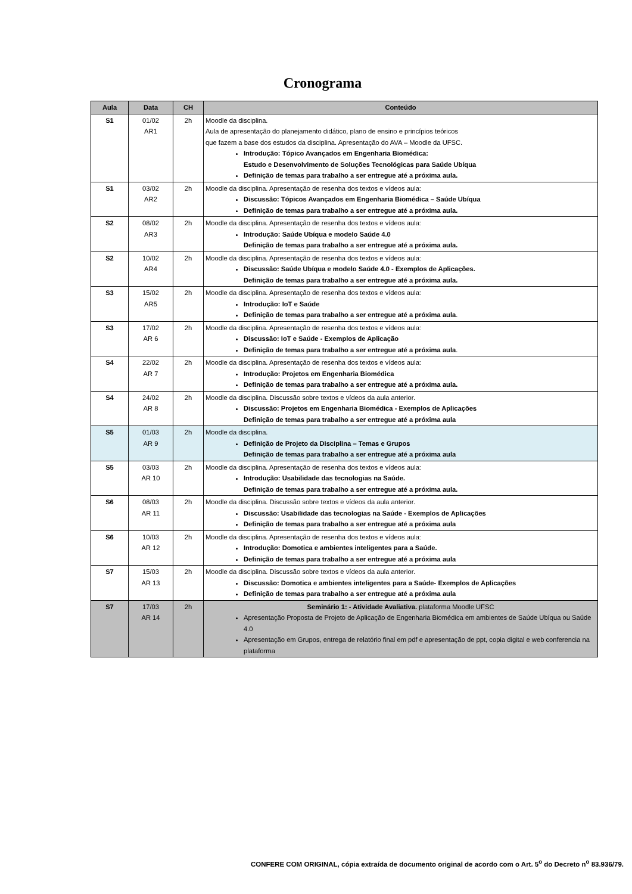Cronograma
| Aula | Data | CH | Conteúdo |
| --- | --- | --- | --- |
| S1 | 01/02 AR1 | 2h | Moodle da disciplina. Aula de apresentação do planejamento didático, plano de ensino e princípios teóricos que fazem a base dos estudos da disciplina. Apresentação do AVA – Moodle da UFSC. Introdução: Tópico Avançados em Engenharia Biomédica: Estudo e Desenvolvimento de Soluções Tecnológicas para Saúde Ubíqua Definição de temas para trabalho a ser entregue até a próxima aula. |
| S1 | 03/02 AR2 | 2h | Moodle da disciplina. Apresentação de resenha dos textos e vídeos aula: Discussão: Tópicos Avançados em Engenharia Biomédica – Saúde Ubíqua Definição de temas para trabalho a ser entregue até a próxima aula. |
| S2 | 08/02 AR3 | 2h | Moodle da disciplina. Apresentação de resenha dos textos e vídeos aula: Introdução: Saúde Ubíqua e modelo Saúde 4.0 Definição de temas para trabalho a ser entregue até a próxima aula. |
| S2 | 10/02 AR4 | 2h | Moodle da disciplina. Apresentação de resenha dos textos e vídeos aula: Discussão: Saúde Ubíqua e modelo Saúde 4.0 - Exemplos de Aplicações. Definição de temas para trabalho a ser entregue até a próxima aula. |
| S3 | 15/02 AR5 | 2h | Moodle da disciplina. Apresentação de resenha dos textos e vídeos aula: Introdução: IoT e Saúde Definição de temas para trabalho a ser entregue até a próxima aula . |
| S3 | 17/02 AR 6 | 2h | Moodle da disciplina. Apresentação de resenha dos textos e vídeos aula: Discussão: IoT e Saúde - Exemplos de Aplicação Definição de temas para trabalho a ser entregue até a próxima aula . |
| S4 | 22/02 AR 7 | 2h | Moodle da disciplina. Apresentação de resenha dos textos e vídeos aula: Introdução: Projetos em Engenharia Biomédica Definição de temas para trabalho a ser entregue até a próxima aula. |
| S4 | 24/02 AR 8 | 2h | Moodle da disciplina. Discussão sobre textos e vídeos da aula anterior. Discussão: Projetos em Engenharia Biomédica - Exemplos de Aplicações Definição de temas para trabalho a ser entregue até a próxima aula |
| S5 | 01/03 AR 9 | 2h | Moodle da disciplina. Definição de Projeto da Disciplina – Temas e Grupos Definição de temas para trabalho a ser entregue até a próxima aula |
| S5 | 03/03 AR 10 | 2h | Moodle da disciplina. Apresentação de resenha dos textos e vídeos aula: Introdução: Usabilidade das tecnologias na Saúde. Definição de temas para trabalho a ser entregue até a próxima aula. |
| S6 | 08/03 AR 11 | 2h | Moodle da disciplina. Discussão sobre textos e vídeos da aula anterior. Discussão: Usabilidade das tecnologias na Saúde - Exemplos de Aplicações Definição de temas para trabalho a ser entregue até a próxima aula |
| S6 | 10/03 AR 12 | 2h | Moodle da disciplina. Apresentação de resenha dos textos e vídeos aula: Introdução: Domotica e ambientes inteligentes para a Saúde. Definição de temas para trabalho a ser entregue até a próxima aula |
| S7 | 15/03 AR 13 | 2h | Moodle da disciplina. Discussão sobre textos e vídeos da aula anterior. Discussão: Domotica e ambientes inteligentes para a Saúde- Exemplos de Aplicações Definição de temas para trabalho a ser entregue até a próxima aula |
| S7 | 17/03 AR 14 | 2h | Seminário 1: - Atividade Avaliativa. plataforma Moodle UFSC Apresentação Proposta de Projeto de Aplicação de Engenharia Biomédica em ambientes de Saúde Ubíqua ou Saúde 4.0 Apresentação em Grupos, entrega de relatório final em pdf e apresentação de ppt, copia digital e web conferencia na plataforma |
CONFERE COM ORIGINAL, cópia extraída de documento original de acordo com o Art. 5<sup>o</sup> do Decreto n<sup>o</sup> 83.936/79.